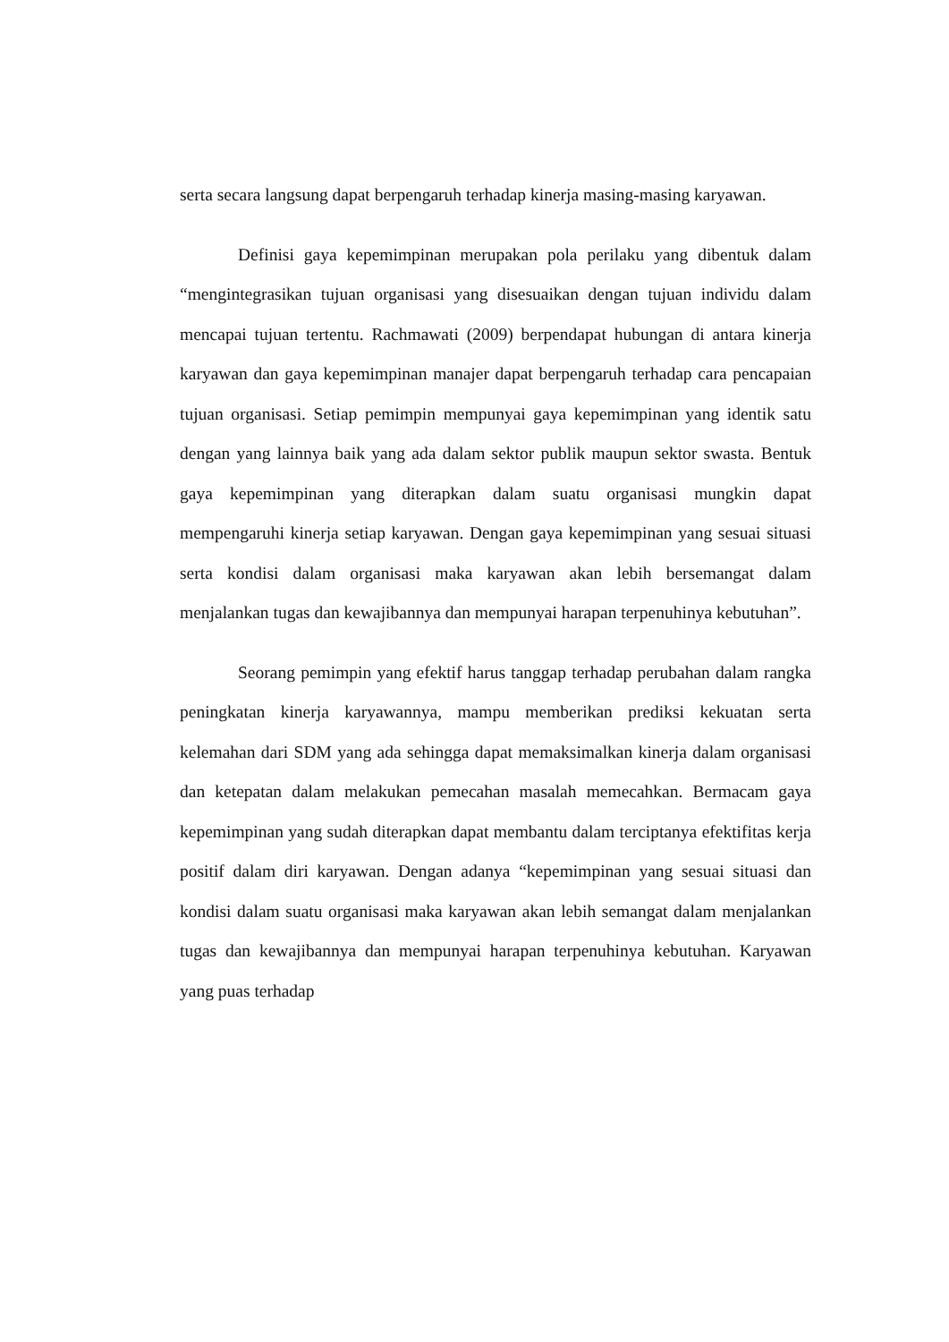serta secara langsung dapat berpengaruh terhadap kinerja masing-masing karyawan.
Definisi gaya kepemimpinan merupakan pola perilaku yang dibentuk dalam “mengintegrasikan tujuan organisasi yang disesuaikan dengan tujuan individu dalam mencapai tujuan tertentu. Rachmawati (2009) berpendapat hubungan di antara kinerja karyawan dan gaya kepemimpinan manajer dapat berpengaruh terhadap cara pencapaian tujuan organisasi. Setiap pemimpin mempunyai gaya kepemimpinan yang identik satu dengan yang lainnya baik yang ada dalam sektor publik maupun sektor swasta. Bentuk gaya kepemimpinan yang diterapkan dalam suatu organisasi mungkin dapat mempengaruhi kinerja setiap karyawan. Dengan gaya kepemimpinan yang sesuai situasi serta kondisi dalam organisasi maka karyawan akan lebih bersemangat dalam menjalankan tugas dan kewajibannya dan mempunyai harapan terpenuhinya kebutuhan”.
Seorang pemimpin yang efektif harus tanggap terhadap perubahan dalam rangka peningkatan kinerja karyawannya, mampu memberikan prediksi kekuatan serta kelemahan dari SDM yang ada sehingga dapat memaksimalkan kinerja dalam organisasi dan ketepatan dalam melakukan pemecahan masalah memecahkan. Bermacam gaya kepemimpinan yang sudah diterapkan dapat membantu dalam terciptanya efektifitas kerja positif dalam diri karyawan. Dengan adanya “kepemimpinan yang sesuai situasi dan kondisi dalam suatu organisasi maka karyawan akan lebih semangat dalam menjalankan tugas dan kewajibannya dan mempunyai harapan terpenuhinya kebutuhan. Karyawan yang puas terhadap